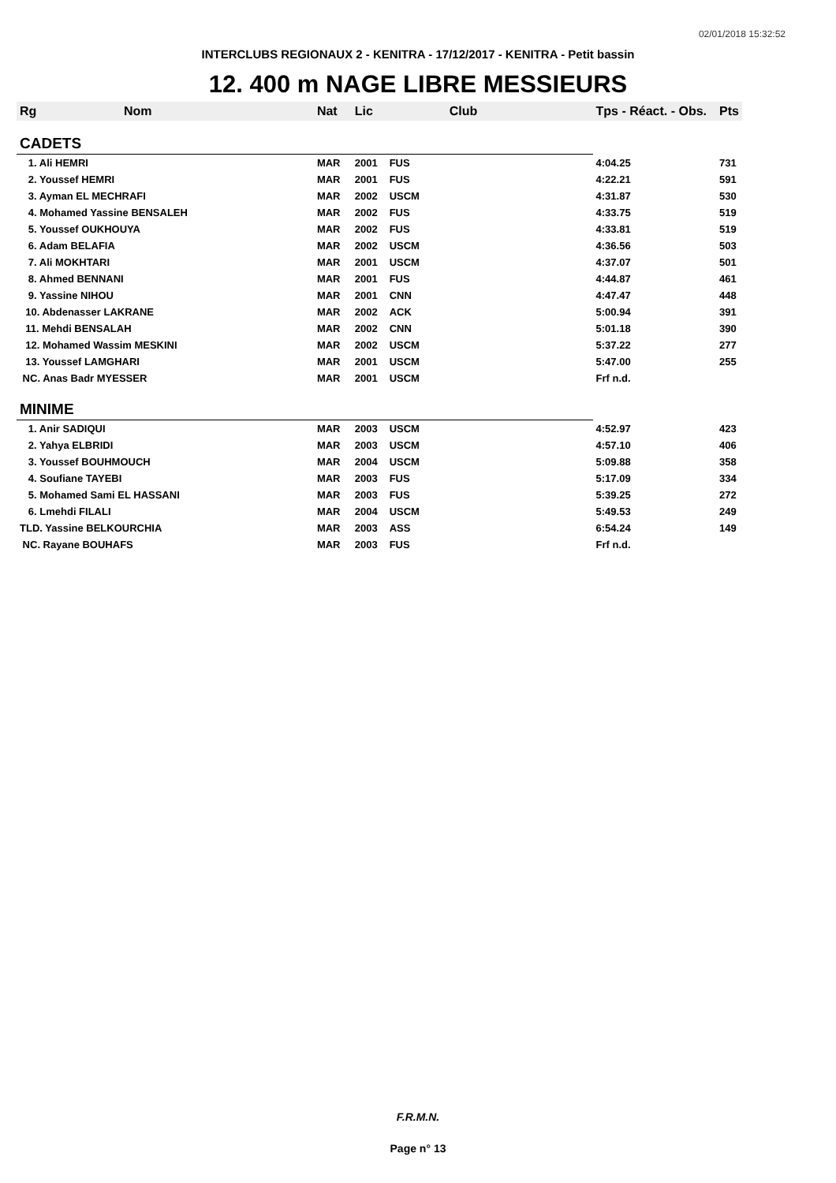02/01/2018 15:32:52
INTERCLUBS REGIONAUX 2 - KENITRA - 17/12/2017 - KENITRA - Petit bassin
12. 400 m NAGE LIBRE MESSIEURS
| Rg | Nom | Nat | Lic | Club | Tps - Réact. - Obs. | Pts |
| --- | --- | --- | --- | --- | --- | --- |
| CADETS | | | | | | |
| 1. Ali HEMRI | | MAR | 2001 | FUS | 4:04.25 | 731 |
| 2. Youssef HEMRI | | MAR | 2001 | FUS | 4:22.21 | 591 |
| 3. Ayman EL MECHRAFI | | MAR | 2002 | USCM | 4:31.87 | 530 |
| 4. Mohamed Yassine BENSALEH | | MAR | 2002 | FUS | 4:33.75 | 519 |
| 5. Youssef OUKHOUYA | | MAR | 2002 | FUS | 4:33.81 | 519 |
| 6. Adam BELAFIA | | MAR | 2002 | USCM | 4:36.56 | 503 |
| 7. Ali MOKHTARI | | MAR | 2001 | USCM | 4:37.07 | 501 |
| 8. Ahmed BENNANI | | MAR | 2001 | FUS | 4:44.87 | 461 |
| 9. Yassine NIHOU | | MAR | 2001 | CNN | 4:47.47 | 448 |
| 10. Abdenasser LAKRANE | | MAR | 2002 | ACK | 5:00.94 | 391 |
| 11. Mehdi BENSALAH | | MAR | 2002 | CNN | 5:01.18 | 390 |
| 12. Mohamed Wassim MESKINI | | MAR | 2002 | USCM | 5:37.22 | 277 |
| 13. Youssef LAMGHARI | | MAR | 2001 | USCM | 5:47.00 | 255 |
| NC. Anas Badr MYESSER | | MAR | 2001 | USCM | Frf n.d. | |
| MINIME | | | | | | |
| 1. Anir SADIQUI | | MAR | 2003 | USCM | 4:52.97 | 423 |
| 2. Yahya ELBRIDI | | MAR | 2003 | USCM | 4:57.10 | 406 |
| 3. Youssef BOUHMOUCH | | MAR | 2004 | USCM | 5:09.88 | 358 |
| 4. Soufiane TAYEBI | | MAR | 2003 | FUS | 5:17.09 | 334 |
| 5. Mohamed Sami EL HASSANI | | MAR | 2003 | FUS | 5:39.25 | 272 |
| 6. Lmehdi FILALI | | MAR | 2004 | USCM | 5:49.53 | 249 |
| TLD. Yassine BELKOURCHIA | | MAR | 2003 | ASS | 6:54.24 | 149 |
| NC. Rayane BOUHAFS | | MAR | 2003 | FUS | Frf n.d. | |
F.R.M.N.
Page n° 13